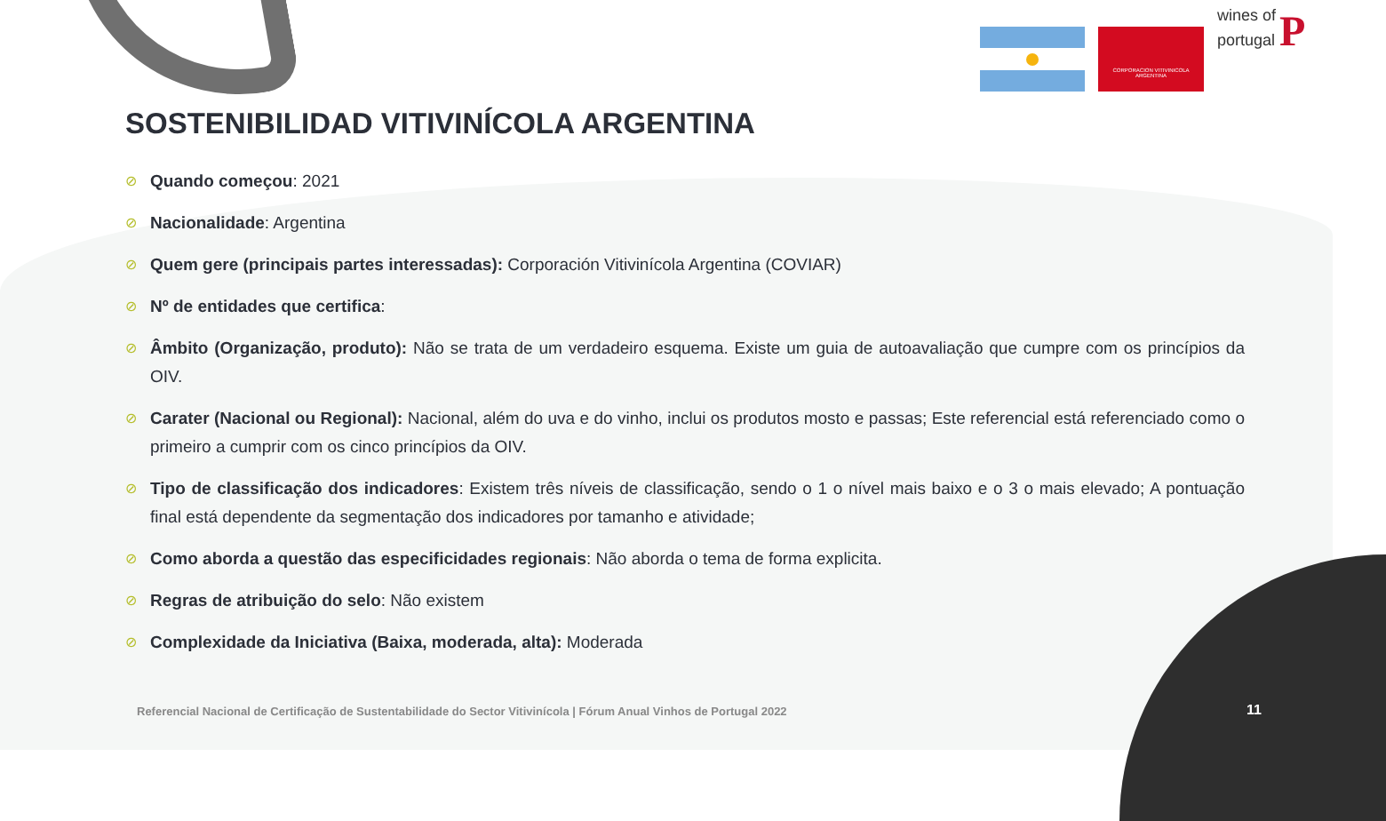CORPORACION VITIVINICOLA ARGENTINA
wines of portugal P
SOSTENIBILIDAD VITIVINÍCOLA ARGENTINA
⊘ Quando começou: 2021
⊘ Nacionalidade: Argentina
⊘ Quem gere (principais partes interessadas): Corporación Vitivinícola Argentina (COVIAR)
⊘ Nº de entidades que certifica:
⊘ Âmbito (Organização, produto): Não se trata de um verdadeiro esquema. Existe um guia de autoavaliação que cumpre com os princípios da OIV.
⊘ Carater (Nacional ou Regional): Nacional, além do uva e do vinho, inclui os produtos mosto e passas; Este referencial está referenciado como o primeiro a cumprir com os cinco princípios da OIV.
⊘ Tipo de classificação dos indicadores: Existem três níveis de classificação, sendo o 1 o nível mais baixo e o 3 o mais elevado; A pontuação final está dependente da segmentação dos indicadores por tamanho e atividade;
⊘ Como aborda a questão das especificidades regionais: Não aborda o tema de forma explicita.
⊘ Regras de atribuição do selo: Não existem
⊘ Complexidade da Iniciativa (Baixa, moderada, alta): Moderada
Referencial Nacional de Certificação de Sustentabilidade do Sector Vitivinícola | Fórum Anual Vinhos de Portugal 2022
11